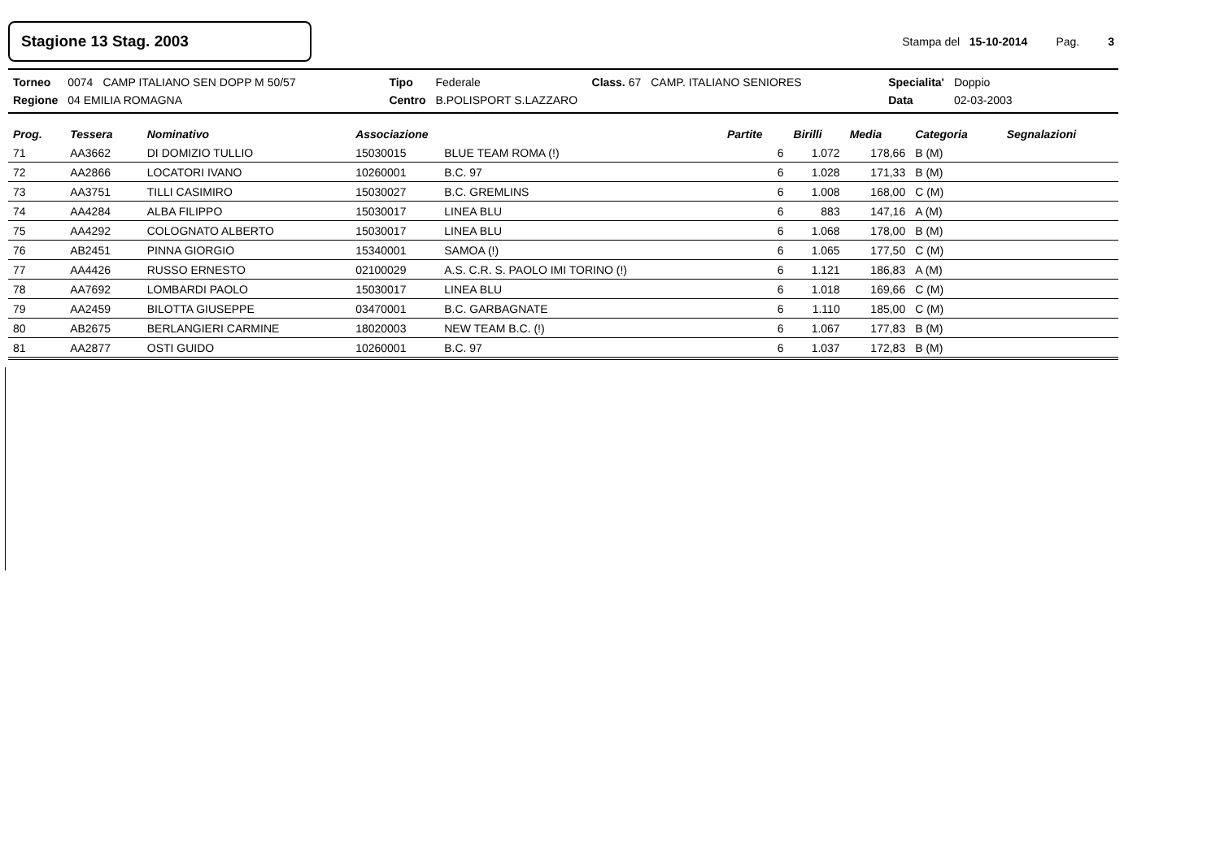Stagione 13 Stag. 2003
Stampa del 15-10-2014 Pag. 3
| Torneo | 0074 | CAMP ITALIANO SEN DOPP M 50/57 | Tipo | Federale | Class. 67 | CAMP. ITALIANO SENIORES | Specialita' | Doppio |
| Regione | 04 EMILIA ROMAGNA | | Centro | B.POLISPORT S.LAZZARO | | | Data | 02-03-2003 |
| Prog. | Tessera | Nominativo | Associazione | | Partite | Birilli | Media | Categoria | Segnalazioni |
| --- | --- | --- | --- | --- | --- | --- | --- | --- | --- |
| 71 | AA3662 | DI DOMIZIO TULLIO | 15030015 | BLUE TEAM ROMA (!) | 6 | 1.072 | 178,66 | B (M) | |
| 72 | AA2866 | LOCATORI IVANO | 10260001 | B.C. 97 | 6 | 1.028 | 171,33 | B (M) | |
| 73 | AA3751 | TILLI CASIMIRO | 15030027 | B.C. GREMLINS | 6 | 1.008 | 168,00 | C (M) | |
| 74 | AA4284 | ALBA FILIPPO | 15030017 | LINEA BLU | 6 | 883 | 147,16 | A (M) | |
| 75 | AA4292 | COLOGNATO ALBERTO | 15030017 | LINEA BLU | 6 | 1.068 | 178,00 | B (M) | |
| 76 | AB2451 | PINNA GIORGIO | 15340001 | SAMOA (!) | 6 | 1.065 | 177,50 | C (M) | |
| 77 | AA4426 | RUSSO ERNESTO | 02100029 | A.S. C.R. S. PAOLO IMI TORINO (!) | 6 | 1.121 | 186,83 | A (M) | |
| 78 | AA7692 | LOMBARDI PAOLO | 15030017 | LINEA BLU | 6 | 1.018 | 169,66 | C (M) | |
| 79 | AA2459 | BILOTTA GIUSEPPE | 03470001 | B.C. GARBAGNATE | 6 | 1.110 | 185,00 | C (M) | |
| 80 | AB2675 | BERLANGIERI CARMINE | 18020003 | NEW TEAM B.C. (!) | 6 | 1.067 | 177,83 | B (M) | |
| 81 | AA2877 | OSTI GUIDO | 10260001 | B.C. 97 | 6 | 1.037 | 172,83 | B (M) | |